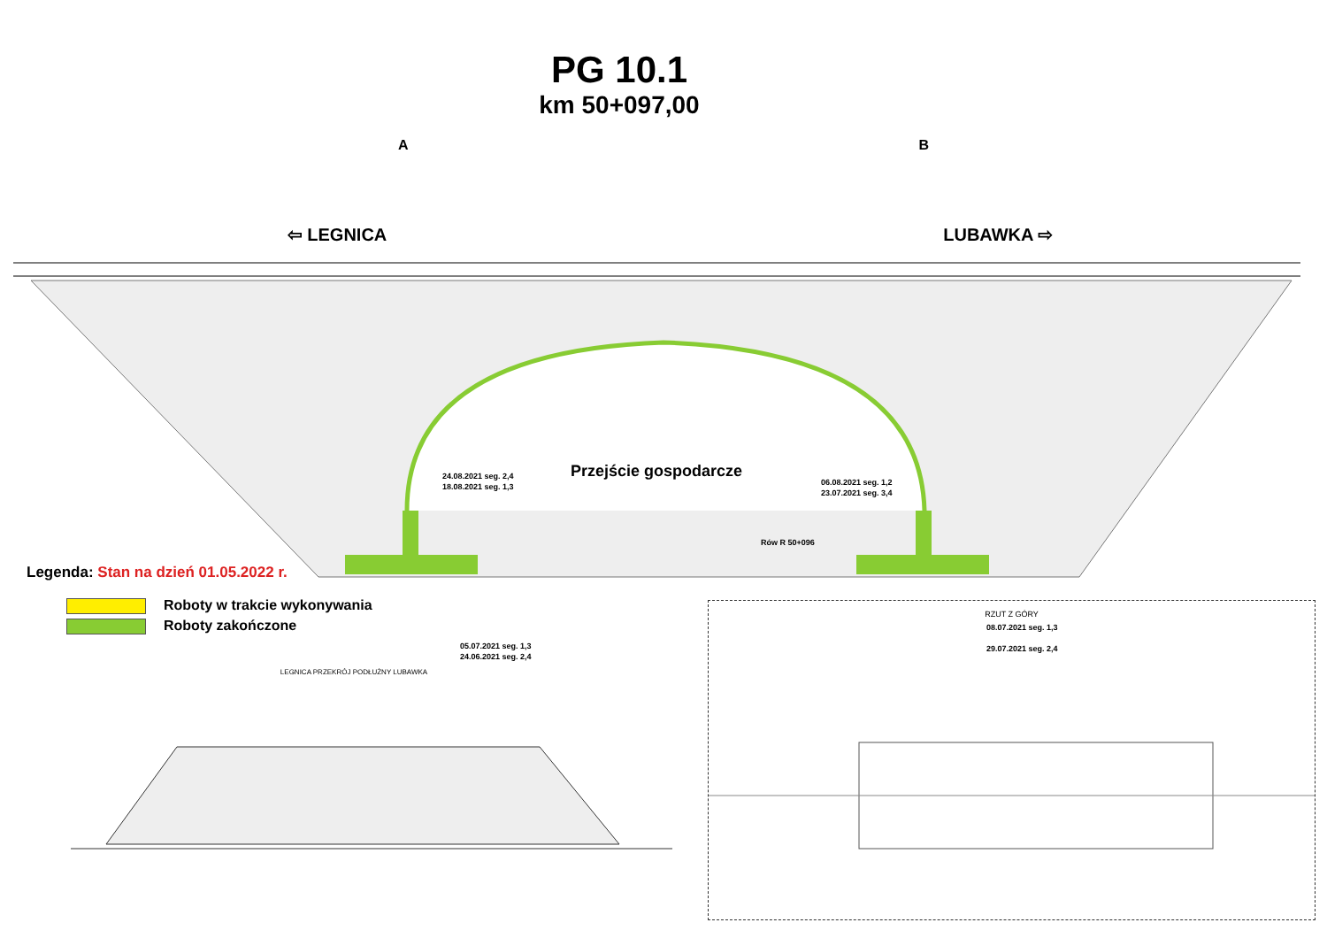PG 10.1
km 50+097,00
A B
⇦ LEGNICA LUBAWKA ⇨
Przejście gospodarcze
24.08.2021 seg. 2,4
18.08.2021 seg. 1,3
06.08.2021 seg. 1,2
23.07.2021 seg. 3,4
Rów R 50+096
05.07.2021 seg. 1,3
24.06.2021 seg. 2,4
08.07.2021 seg. 1,3
29.07.2021 seg. 2,4
Legenda: Stan na dzień 01.05.2022 r.
Roboty w trakcie wykonywania
Roboty zakończone
LEGNICA PRZEKRÓJ PODŁUŻNY LUBAWKA
RZUT Z GÓRY